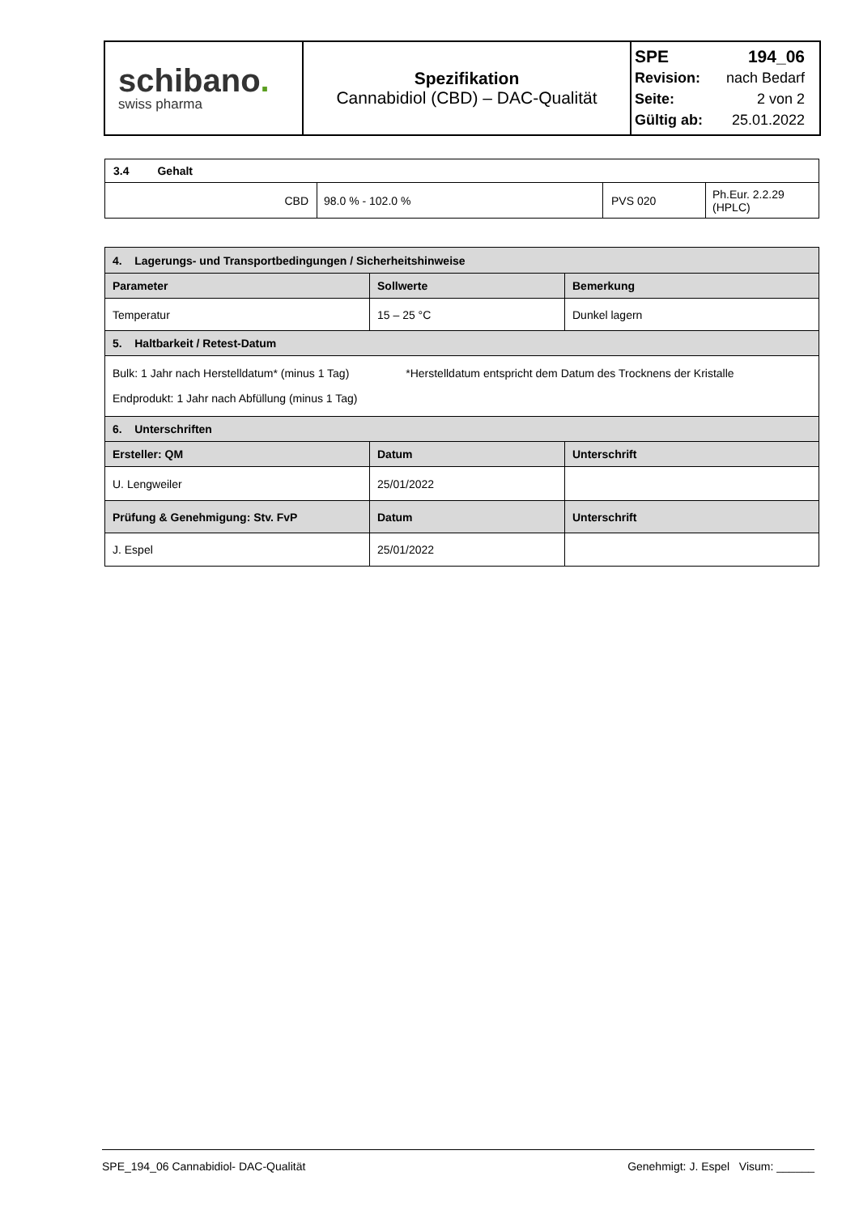| schibano . swiss pharma | Spezifikation Cannabidiol (CBD) – DAC-Qualität | SPE 194_06 Revision: nach Bedarf Seite: 2 von 2 Gültig ab: 25.01.2022 |
| 3.4 Gehalt | | | |
| CBD | 98.0 % - 102.0 % | PVS 020 | Ph.Eur. 2.2.29 (HPLC) |
| 4. Lagerungs- und Transportbedingungen / Sicherheitshinweise | | |
| Parameter | Sollwerte | Bemerkung |
| Temperatur | 15 – 25 °C | Dunkel lagern |
| 5. Haltbarkeit / Retest-Datum | | |
| Bulk: 1 Jahr nach Herstelldatum* (minus 1 Tag) *Herstelldatum entspricht dem Datum des Trocknens der Kristalle Endprodukt: 1 Jahr nach Abfüllung (minus 1 Tag) | | |
| 6. Unterschriften | | |
| Ersteller: QM | Datum | Unterschrift |
| U. Lengweiler | 25/01/2022 | |
| Prüfung & Genehmigung: Stv. FvP | Datum | Unterschrift |
| J. Espel | 25/01/2022 | |
SPE_194_06 Cannabidiol- DAC-Qualität Genehmigt: J. Espel Visum: ______